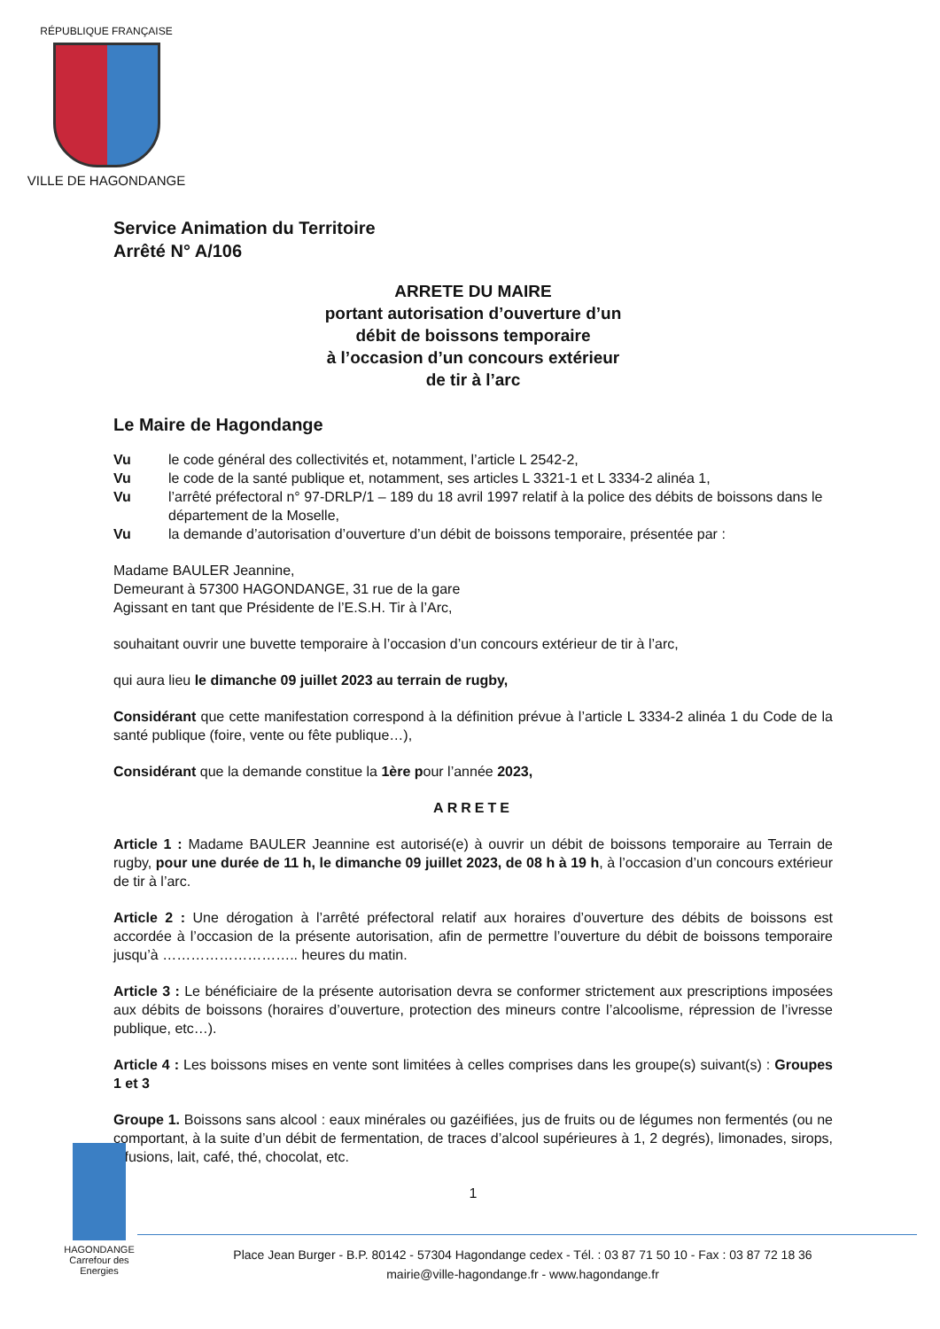RÉPUBLIQUE FRANÇAISE
VILLE DE HAGONDANGE
Service Animation du Territoire
Arrêté N° A/106
ARRETE DU MAIRE
portant autorisation d’ouverture d’un
débit de boissons temporaire
à l’occasion d’un concours extérieur
de tir à l’arc
Le Maire de Hagondange
Vu le code général des collectivités et, notamment, l’article L 2542-2,
Vu le code de la santé publique et, notamment, ses articles L 3321-1 et L 3334-2 alinéa 1,
Vu l’arrêté préfectoral n° 97-DRLP/1 – 189 du 18 avril 1997 relatif à la police des débits de boissons dans le département de la Moselle,
Vu la demande d’autorisation d’ouverture d’un débit de boissons temporaire, présentée par :
Madame BAULER Jeannine,
Demeurant à 57300 HAGONDANGE, 31 rue de la gare
Agissant en tant que Présidente de l’E.S.H. Tir à l’Arc,
souhaitant ouvrir une buvette temporaire à l’occasion d’un concours extérieur de tir à l’arc,
qui aura lieu le dimanche 09 juillet 2023 au terrain de rugby,
Considérant que cette manifestation correspond à la définition prévue à l’article L 3334-2 alinéa 1 du Code de la santé publique (foire, vente ou fête publique…),
Considérant que la demande constitue la 1ère pour l’année 2023,
ARRETE
Article 1 : Madame BAULER Jeannine est autorisé(e) à ouvrir un débit de boissons temporaire au Terrain de rugby, pour une durée de 11 h, le dimanche 09 juillet 2023, de 08 h à 19 h, à l’occasion d’un concours extérieur de tir à l’arc.
Article 2 : Une dérogation à l’arrêté préfectoral relatif aux horaires d’ouverture des débits de boissons est accordée à l’occasion de la présente autorisation, afin de permettre l’ouverture du débit de boissons temporaire jusqu’à ……………………….. heures du matin.
Article 3 : Le bénéficiaire de la présente autorisation devra se conformer strictement aux prescriptions imposées aux débits de boissons (horaires d’ouverture, protection des mineurs contre l’alcoolisme, répression de l’ivresse publique, etc…).
Article 4 : Les boissons mises en vente sont limitées à celles comprises dans les groupe(s) suivant(s) : Groupes 1 et 3
Groupe 1. Boissons sans alcool : eaux minérales ou gazéifiées, jus de fruits ou de légumes non fermentés (ou ne comportant, à la suite d’un débit de fermentation, de traces d’alcool supérieures à 1, 2 degrés), limonades, sirops, infusions, lait, café, thé, chocolat, etc.
1
HAGONDANGE
Carrefour des Energies
Place Jean Burger - B.P. 80142 - 57304 Hagondange cedex - Tél. : 03 87 71 50 10 - Fax : 03 87 72 18 36
mairie@ville-hagondange.fr - www.hagondange.fr